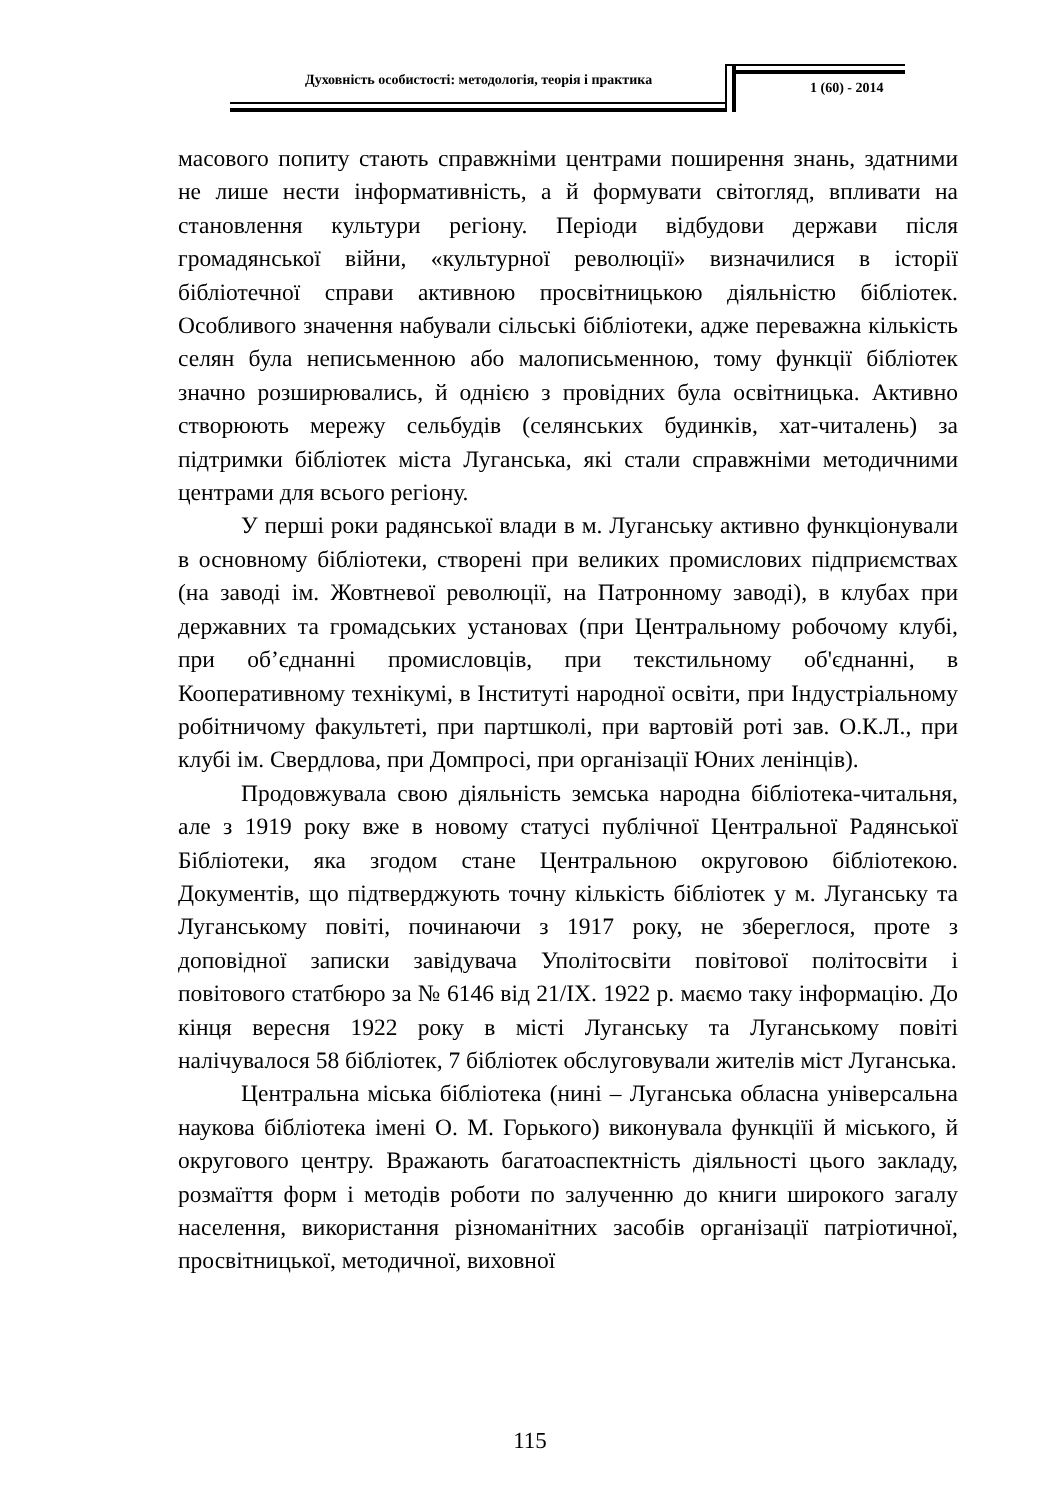Духовність особистості: методологія, теорія і практика
1 (60) - 2014
масового попиту стають справжніми центрами поширення знань, здатними не лише нести інформативність, а й формувати світогляд, впливати на становлення культури регіону. Періоди відбудови держави після громадянської війни, «культурної революції» визначилися в історії бібліотечної справи активною просвітницькою діяльністю бібліотек. Особливого значення набували сільські бібліотеки, адже переважна кількість селян була неписьменною або малописьменною, тому функції бібліотек значно розширювались, й однією з провідних була освітницька. Активно створюють мережу сельбудів (селянських будинків, хат-читалень) за підтримки бібліотек міста Луганська, які стали справжніми методичними центрами для всього регіону.
У перші роки радянської влади в м. Луганську активно функціонували в основному бібліотеки, створені при великих промислових підприємствах (на заводі ім. Жовтневої революції, на Патронному заводі), в клубах при державних та громадських установах (при Центральному робочому клубі, при об’єднанні промисловців, при текстильному об'єднанні, в Кооперативному технікумі, в Інституті народної освіти, при Індустріальному робітничому факультеті, при партшколі, при вартовій роті зав. О.К.Л., при клубі ім. Свердлова, при Домпросі, при організації Юних ленінців).
Продовжувала свою діяльність земська народна бібліотека-читальня, але з 1919 року вже в новому статусі публічної Центральної Радянської Бібліотеки, яка згодом стане Центральною округовою бібліотекою. Документів, що підтверджують точну кількість бібліотек у м. Луганську та Луганському повіті, починаючи з 1917 року, не збереглося, проте з доповідної записки завідувача Уполітосвіти повітової політосвіти і повітового статбюро за № 6146 від 21/IX. 1922 р. маємо таку інформацію. До кінця вересня 1922 року в місті Луганську та Луганському повіті налічувалося 58 бібліотек, 7 бібліотек обслуговували жителів міст Луганська.
Центральна міська бібліотека (нині – Луганська обласна універсальна наукова бібліотека імені О. М. Горького) виконувала функціїі й міського, й округового центру. Вражають багатоаспектність діяльності цього закладу, розмаїття форм і методів роботи по залученню до книги широкого загалу населення, використання різноманітних засобів організації патріотичної, просвітницької, методичної, виховної
115